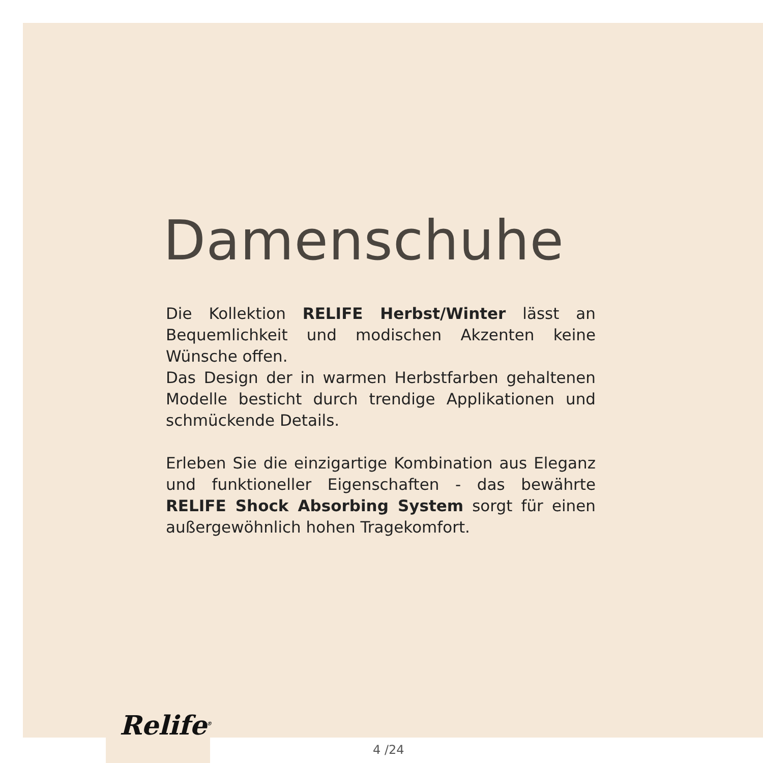Damenschuhe
Die Kollektion RELIFE Herbst/Winter lässt an Bequemlichkeit und modischen Akzenten keine Wünsche offen.
Das Design der in warmen Herbstfarben gehaltenen Modelle besticht durch trendige Applikationen und schmückende Details.
Erleben Sie die einzigartige Kombination aus Eleganz und funktioneller Eigenschaften - das bewährte RELIFE Shock Absorbing System sorgt für einen außergewöhnlich hohen Tragekomfort.
Relife<sup>®</sup>
4 /24